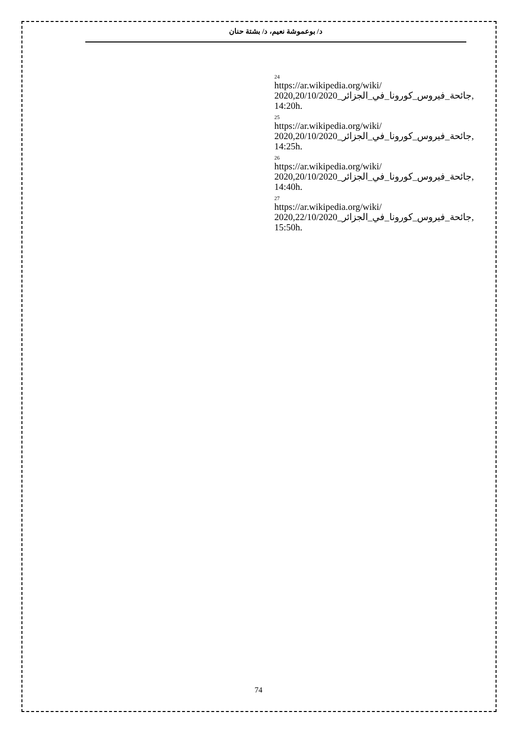د/ بوعموشة نعيم، د/ بشتة حنان
24
https://ar.wikipedia.org/wiki/
جائحة_فيروس_كورونا_في_الجزائر_2020,20/10/2020,
14:20h.
25
https://ar.wikipedia.org/wiki/
جائحة_فيروس_كورونا_في_الجزائر_2020,20/10/2020,
14:25h.
26
https://ar.wikipedia.org/wiki/
جائحة_فيروس_كورونا_في_الجزائر_2020,20/10/2020,
14:40h.
27
https://ar.wikipedia.org/wiki/
جائحة_فيروس_كورونا_في_الجزائر_2020,22/10/2020,
15:50h.
74